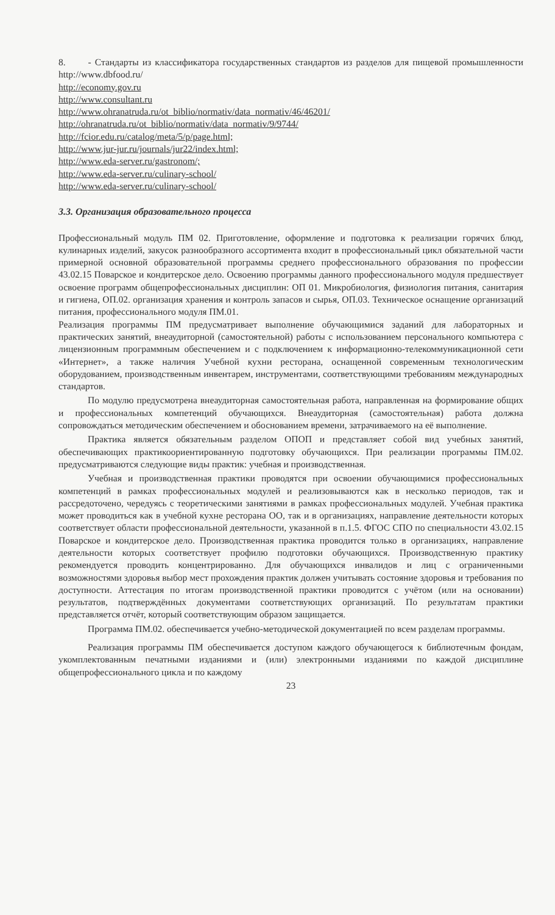8. - Стандарты из классификатора государственных стандартов из разделов для пищевой промышленности http://www.dbfood.ru/
http://economy.gov.ru
http://www.consultant.ru
http://www.ohranatruda.ru/ot_biblio/normativ/data_normativ/46/46201/
http://ohranatruda.ru/ot_biblio/normativ/data_normativ/9/9744/
http://fcior.edu.ru/catalog/meta/5/p/page.html;
http://www.jur-jur.ru/journals/jur22/index.html;
http://www.eda-server.ru/gastronom/;
http://www.eda-server.ru/culinary-school/
http://www.eda-server.ru/culinary-school/
3.3. Организация образовательного процесса
Профессиональный модуль ПМ 02. Приготовление, оформление и подготовка к реализации горячих блюд, кулинарных изделий, закусок разнообразного ассортимента входит в профессиональный цикл обязательной части примерной основной образовательной программы среднего профессионального образования по профессии 43.02.15 Поварское и кондитерское дело. Освоению программы данного профессионального модуля предшествует освоение программ общепрофессиональных дисциплин: ОП 01. Микробиология, физиология питания, санитария и гигиена, ОП.02. организация хранения и контроль запасов и сырья, ОП.03. Техническое оснащение организаций питания, профессионального модуля ПМ.01.
Реализация программы ПМ предусматривает выполнение обучающимися заданий для лабораторных и практических занятий, внеаудиторной (самостоятельной) работы с использованием персонального компьютера с лицензионным программным обеспечением и с подключением к информационно-телекоммуникационной сети «Интернет», а также наличия Учебной кухни ресторана, оснащенной современным технологическим оборудованием, производственным инвентарем, инструментами, соответствующими требованиям международных стандартов.
По модулю предусмотрена внеаудиторная самостоятельная работа, направленная на формирование общих и профессиональных компетенций обучающихся. Внеаудиторная (самостоятельная) работа должна сопровождаться методическим обеспечением и обоснованием времени, затрачиваемого на её выполнение.
Практика является обязательным разделом ОПОП и представляет собой вид учебных занятий, обеспечивающих практикоориентированную подготовку обучающихся. При реализации программы ПМ.02. предусматриваются следующие виды практик: учебная и производственная.
Учебная и производственная практики проводятся при освоении обучающимися профессиональных компетенций в рамках профессиональных модулей и реализовываются как в несколько периодов, так и рассредоточено, чередуясь с теоретическими занятиями в рамках профессиональных модулей. Учебная практика может проводиться как в учебной кухне ресторана ОО, так и в организациях, направление деятельности которых соответствует области профессиональной деятельности, указанной в п.1.5. ФГОС СПО по специальности 43.02.15 Поварское и кондитерское дело. Производственная практика проводится только в организациях, направление деятельности которых соответствует профилю подготовки обучающихся. Производственную практику рекомендуется проводить концентрированно. Для обучающихся инвалидов и лиц с ограниченными возможностями здоровья выбор мест прохождения практик должен учитывать состояние здоровья и требования по доступности. Аттестация по итогам производственной практики проводится с учётом (или на основании) результатов, подтверждённых документами соответствующих организаций. По результатам практики представляется отчёт, который соответствующим образом защищается.
Программа ПМ.02. обеспечивается учебно-методической документацией по всем разделам программы.
Реализация программы ПМ обеспечивается доступом каждого обучающегося к библиотечным фондам, укомплектованным печатными изданиями и (или) электронными изданиями по каждой дисциплине общепрофессионального цикла и по каждому
23